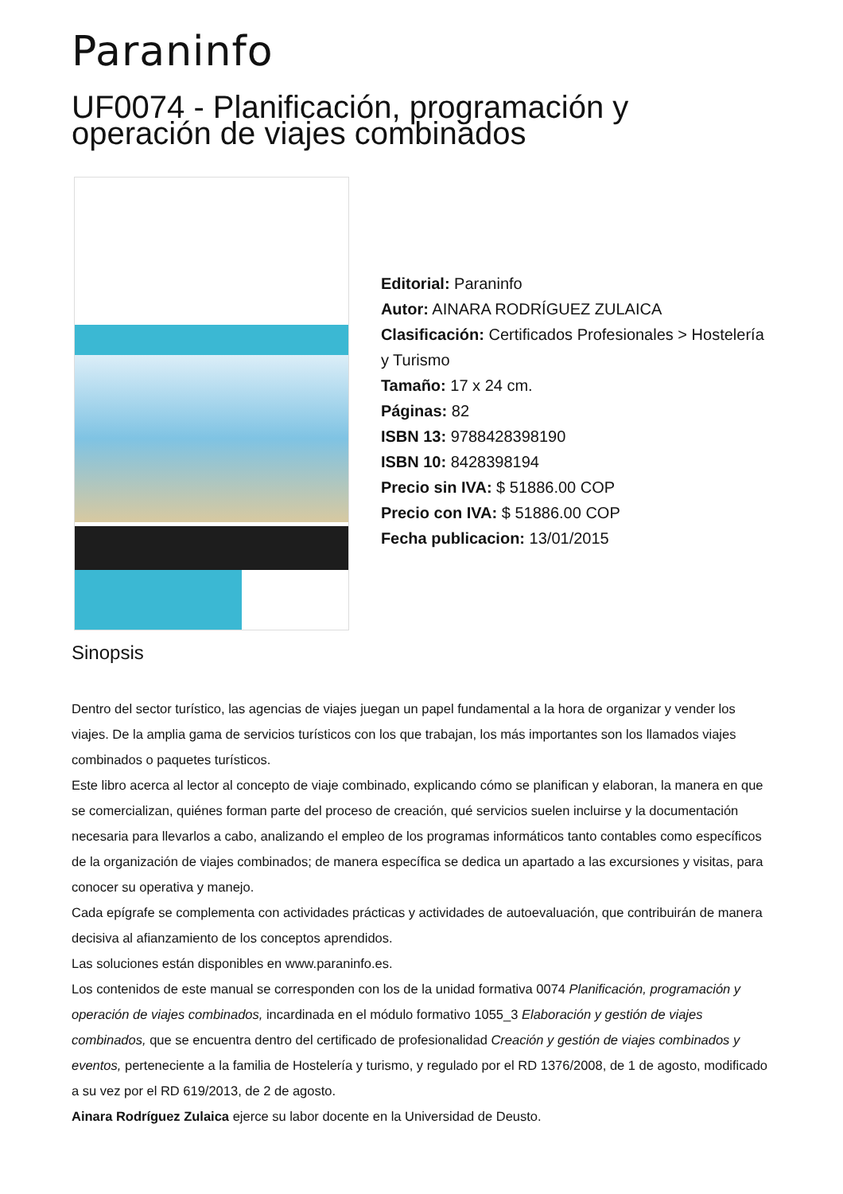Paraninfo
UF0074 - Planificación, programación y operación de viajes combinados
Editorial: Paraninfo
Autor: AINARA RODRÍGUEZ ZULAICA
Clasificación: Certificados Profesionales > Hostelería y Turismo
Tamaño: 17 x 24 cm.
Páginas: 82
ISBN 13: 9788428398190
ISBN 10: 8428398194
Precio sin IVA: $ 51886.00 COP
Precio con IVA: $ 51886.00 COP
Fecha publicacion: 13/01/2015
Sinopsis
Dentro del sector turístico, las agencias de viajes juegan un papel fundamental a la hora de organizar y vender los viajes. De la amplia gama de servicios turísticos con los que trabajan, los más importantes son los llamados viajes combinados o paquetes turísticos.
Este libro acerca al lector al concepto de viaje combinado, explicando cómo se planifican y elaboran, la manera en que se comercializan, quiénes forman parte del proceso de creación, qué servicios suelen incluirse y la documentación necesaria para llevarlos a cabo, analizando el empleo de los programas informáticos tanto contables como específicos de la organización de viajes combinados; de manera específica se dedica un apartado a las excursiones y visitas, para conocer su operativa y manejo.
Cada epígrafe se complementa con actividades prácticas y actividades de autoevaluación, que contribuirán de manera decisiva al afianzamiento de los conceptos aprendidos.
Las soluciones están disponibles en www.paraninfo.es.
Los contenidos de este manual se corresponden con los de la unidad formativa 0074 Planificación, programación y operación de viajes combinados, incardinada en el módulo formativo 1055_3 Elaboración y gestión de viajes combinados, que se encuentra dentro del certificado de profesionalidad Creación y gestión de viajes combinados y eventos, perteneciente a la familia de Hostelería y turismo, y regulado por el RD 1376/2008, de 1 de agosto, modificado a su vez por el RD 619/2013, de 2 de agosto.
Ainara Rodríguez Zulaica ejerce su labor docente en la Universidad de Deusto.